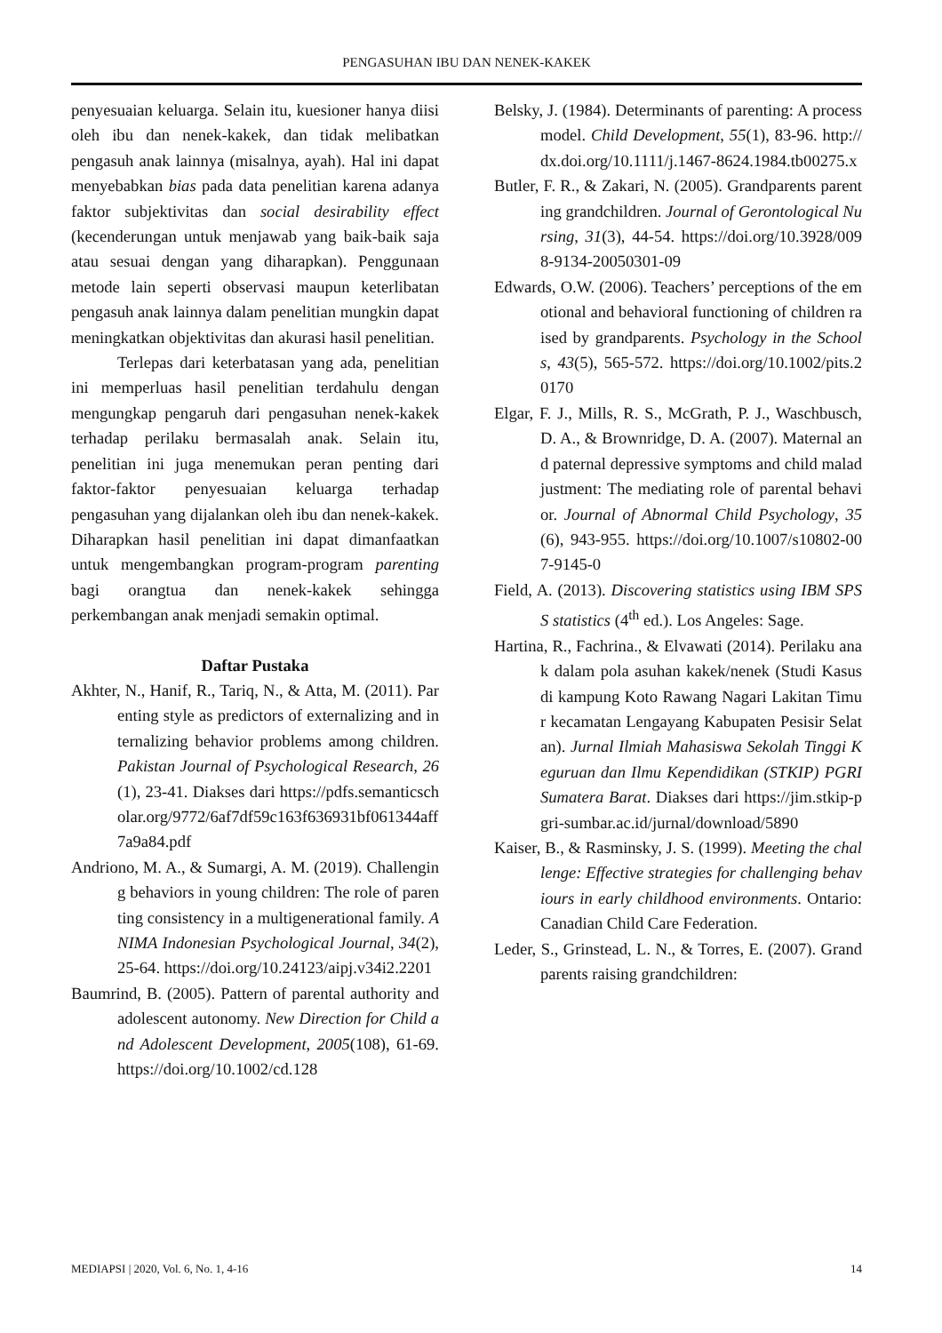PENGASUHAN IBU DAN NENEK-KAKEK
penyesuaian keluarga. Selain itu, kuesioner hanya diisi oleh ibu dan nenek-kakek, dan tidak melibatkan pengasuh anak lainnya (misalnya, ayah). Hal ini dapat menyebabkan bias pada data penelitian karena adanya faktor subjektivitas dan social desirability effect (kecenderungan untuk menjawab yang baik-baik saja atau sesuai dengan yang diharapkan). Penggunaan metode lain seperti observasi maupun keterlibatan pengasuh anak lainnya dalam penelitian mungkin dapat meningkatkan objektivitas dan akurasi hasil penelitian.
Terlepas dari keterbatasan yang ada, penelitian ini memperluas hasil penelitian terdahulu dengan mengungkap pengaruh dari pengasuhan nenek-kakek terhadap perilaku bermasalah anak. Selain itu, penelitian ini juga menemukan peran penting dari faktor-faktor penyesuaian keluarga terhadap pengasuhan yang dijalankan oleh ibu dan nenek-kakek. Diharapkan hasil penelitian ini dapat dimanfaatkan untuk mengembangkan program-program parenting bagi orangtua dan nenek-kakek sehingga perkembangan anak menjadi semakin optimal.
Daftar Pustaka
Akhter, N., Hanif, R., Tariq, N., & Atta, M. (2011). Parenting style as predictors of externalizing and internalizing behavior problems among children. Pakistan Journal of Psychological Research, 26(1), 23-41. Diakses dari https://pdfs.semanticscholar.org/9772/6af7df59c163f636931bf061344aff7a9a84.pdf
Andriono, M. A., & Sumargi, A. M. (2019). Challenging behaviors in young children: The role of parenting consistency in a multigenerational family. ANIMA Indonesian Psychological Journal, 34(2), 25-64. https://doi.org/10.24123/aipj.v34i2.2201
Baumrind, B. (2005). Pattern of parental authority and adolescent autonomy. New Direction for Child and Adolescent Development, 2005(108), 61-69. https://doi.org/10.1002/cd.128
Belsky, J. (1984). Determinants of parenting: A process model. Child Development, 55(1), 83-96. http://dx.doi.org/10.1111/j.1467-8624.1984.tb00275.x
Butler, F. R., & Zakari, N. (2005). Grandparents parenting grandchildren. Journal of Gerontological Nursing, 31(3), 44-54. https://doi.org/10.3928/0098-9134-20050301-09
Edwards, O.W. (2006). Teachers’ perceptions of the emotional and behavioral functioning of children raised by grandparents. Psychology in the Schools, 43(5), 565-572. https://doi.org/10.1002/pits.20170
Elgar, F. J., Mills, R. S., McGrath, P. J., Waschbusch, D. A., & Brownridge, D. A. (2007). Maternal and paternal depressive symptoms and child maladjustment: The mediating role of parental behavior. Journal of Abnormal Child Psychology, 35(6), 943-955. https://doi.org/10.1007/s10802-007-9145-0
Field, A. (2013). Discovering statistics using IBM SPSS statistics (4<sup>th</sup> ed.). Los Angeles: Sage.
Hartina, R., Fachrina., & Elvawati (2014). Perilaku anak dalam pola asuhan kakek/nenek (Studi Kasus di kampung Koto Rawang Nagari Lakitan Timur kecamatan Lengayang Kabupaten Pesisir Selatan). Jurnal Ilmiah Mahasiswa Sekolah Tinggi Keguruan dan Ilmu Kependidikan (STKIP) PGRI Sumatera Barat. Diakses dari https://jim.stkip-pgri-sumbar.ac.id/jurnal/download/5890
Kaiser, B., & Rasminsky, J. S. (1999). Meeting the challenge: Effective strategies for challenging behaviours in early childhood environments. Ontario: Canadian Child Care Federation.
Leder, S., Grinstead, L. N., & Torres, E. (2007). Grandparents raising grandchildren:
MEDIAPSI | 2020, Vol. 6, No. 1, 4-16 14